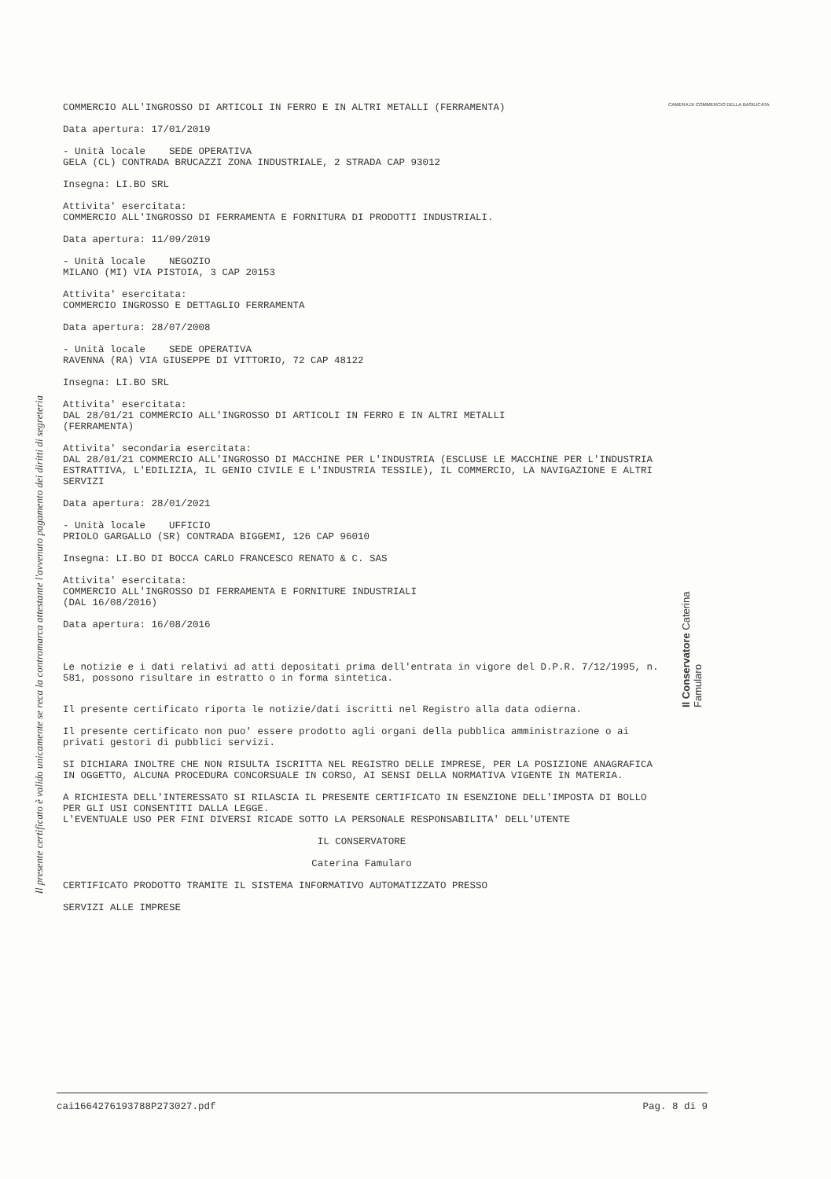Il presente certificato è valido unicamente se reca la contromarca attestante l'avvenuto pagamento dei diritti di segreteria
CAMERA DI COMMERCIO DELLA BASILICATA
COMMERCIO ALL'INGROSSO DI ARTICOLI IN FERRO E IN ALTRI METALLI (FERRAMENTA)
Data apertura: 17/01/2019
- Unità locale SEDE OPERATIVA
GELA (CL) CONTRADA BRUCAZZI ZONA INDUSTRIALE, 2 STRADA CAP 93012
Insegna: LI.BO SRL
Attivita' esercitata:
COMMERCIO ALL'INGROSSO DI FERRAMENTA E FORNITURA DI PRODOTTI INDUSTRIALI.
Data apertura: 11/09/2019
- Unità locale NEGOZIO
MILANO (MI) VIA PISTOIA, 3 CAP 20153
Attivita' esercitata:
COMMERCIO INGROSSO E DETTAGLIO FERRAMENTA
Data apertura: 28/07/2008
- Unità locale SEDE OPERATIVA
RAVENNA (RA) VIA GIUSEPPE DI VITTORIO, 72 CAP 48122
Insegna: LI.BO SRL
Attivita' esercitata:
DAL 28/01/21 COMMERCIO ALL'INGROSSO DI ARTICOLI IN FERRO E IN ALTRI METALLI
(FERRAMENTA)
Attivita' secondaria esercitata:
DAL 28/01/21 COMMERCIO ALL'INGROSSO DI MACCHINE PER L'INDUSTRIA (ESCLUSE LE MACCHINE PER L'INDUSTRIA ESTRATTIVA, L'EDILIZIA, IL GENIO CIVILE E L'INDUSTRIA TESSILE), IL COMMERCIO, LA NAVIGAZIONE E ALTRI SERVIZI
Data apertura: 28/01/2021
- Unità locale UFFICIO
PRIOLO GARGALLO (SR) CONTRADA BIGGEMI, 126 CAP 96010
Insegna: LI.BO DI BOCCA CARLO FRANCESCO RENATO & C. SAS
Attivita' esercitata:
COMMERCIO ALL'INGROSSO DI FERRAMENTA E FORNITURE INDUSTRIALI
(DAL 16/08/2016)
Data apertura: 16/08/2016
Le notizie e i dati relativi ad atti depositati prima dell'entrata in vigore del D.P.R. 7/12/1995, n. 581, possono risultare in estratto o in forma sintetica.
Il presente certificato riporta le notizie/dati iscritti nel Registro alla data odierna.
Il presente certificato non puo' essere prodotto agli organi della pubblica amministrazione o ai privati gestori di pubblici servizi.
SI DICHIARA INOLTRE CHE NON RISULTA ISCRITTA NEL REGISTRO DELLE IMPRESE, PER LA POSIZIONE ANAGRAFICA IN OGGETTO, ALCUNA PROCEDURA CONCORSUALE IN CORSO, AI SENSI DELLA NORMATIVA VIGENTE IN MATERIA.
A RICHIESTA DELL'INTERESSATO SI RILASCIA IL PRESENTE CERTIFICATO IN ESENZIONE DELL'IMPOSTA DI BOLLO PER GLI USI CONSENTITI DALLA LEGGE.
L'EVENTUALE USO PER FINI DIVERSI RICADE SOTTO LA PERSONALE RESPONSABILITA' DELL'UTENTE
IL CONSERVATORE
Caterina Famularo
CERTIFICATO PRODOTTO TRAMITE IL SISTEMA INFORMATIVO AUTOMATIZZATO PRESSO
SERVIZI ALLE IMPRESE
Il Conservatore Caterina Famularo
cai1664276193788P273027.pdf Pag. 8 di 9